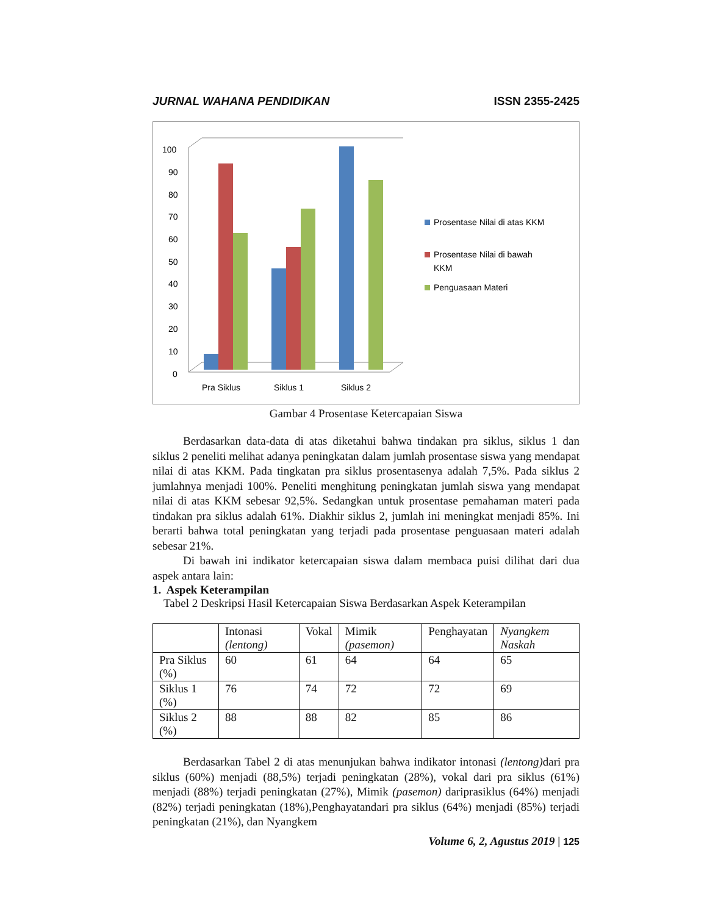JURNAL WAHANA PENDIDIKAN ISSN 2355-2425
100
90
80
70
60
50
40
30
20
10
0
Pra Siklus
Siklus 1
Siklus 2
Prosentase Nilai di atas KKM
Prosentase Nilai di bawah
KKM
Penguasaan Materi
Gambar 4 Prosentase Ketercapaian Siswa
Berdasarkan data-data di atas diketahui bahwa tindakan pra siklus, siklus 1 dan siklus 2 peneliti melihat adanya peningkatan dalam jumlah prosentase siswa yang mendapat nilai di atas KKM. Pada tingkatan pra siklus prosentasenya adalah 7,5%. Pada siklus 2 jumlahnya menjadi 100%. Peneliti menghitung peningkatan jumlah siswa yang mendapat nilai di atas KKM sebesar 92,5%. Sedangkan untuk prosentase pemahaman materi pada tindakan pra siklus adalah 61%. Diakhir siklus 2, jumlah ini meningkat menjadi 85%. Ini berarti bahwa total peningkatan yang terjadi pada prosentase penguasaan materi adalah sebesar 21%.
Di bawah ini indikator ketercapaian siswa dalam membaca puisi dilihat dari dua aspek antara lain:
1. Aspek Keterampilan
Tabel 2 Deskripsi Hasil Ketercapaian Siswa Berdasarkan Aspek Keterampilan
| | Intonasi (lentong) | Vokal | Mimik (pasemon) | Penghayatan | Nyangkem Naskah |
| --- | --- | --- | --- | --- | --- |
| Pra Siklus (%) | 60 | 61 | 64 | 64 | 65 |
| Siklus 1 (%) | 76 | 74 | 72 | 72 | 69 |
| Siklus 2 (%) | 88 | 88 | 82 | 85 | 86 |
Berdasarkan Tabel 2 di atas menunjukan bahwa indikator intonasi (lentong) dari pra siklus (60%) menjadi (88,5%) terjadi peningkatan (28%), vokal dari pra siklus (61%) menjadi (88%) terjadi peningkatan (27%), Mimik (pasemon) dariprasiklus (64%) menjadi (82%) terjadi peningkatan (18%),Penghayatandari pra siklus (64%) menjadi (85%) terjadi peningkatan (21%), dan Nyangkem
Volume 6, 2, Agustus 2019 | 125